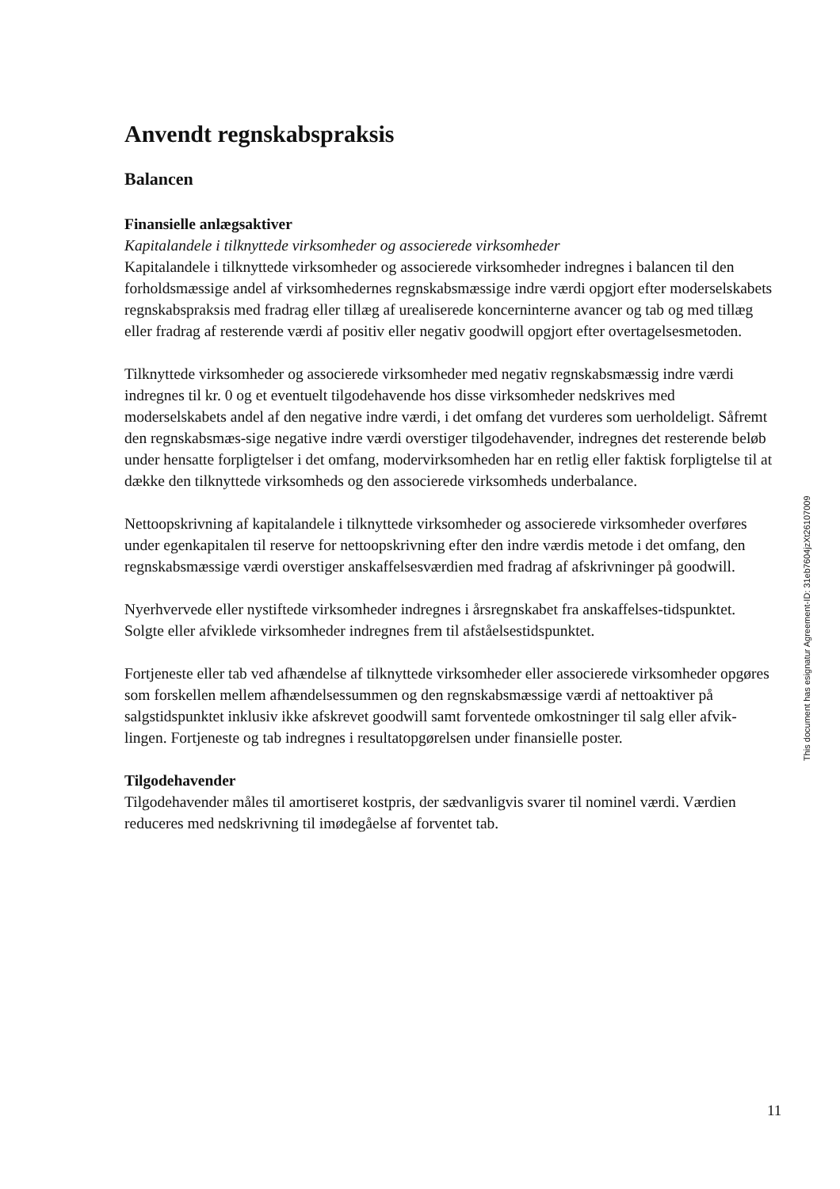Anvendt regnskabspraksis
Balancen
Finansielle anlægsaktiver
Kapitalandele i tilknyttede virksomheder og associerede virksomheder
Kapitalandele i tilknyttede virksomheder og associerede virksomheder indregnes i balancen til den forholdsmæssige andel af virksomhedernes regnskabsmæssige indre værdi opgjort efter moderselskabets regnskabspraksis med fradrag eller tillæg af urealiserede koncerninterne avancer og tab og med tillæg eller fradrag af resterende værdi af positiv eller negativ goodwill opgjort efter overtagelsesmetoden.
Tilknyttede virksomheder og associerede virksomheder med negativ regnskabsmæssig indre værdi indregnes til kr. 0 og et eventuelt tilgodehavende hos disse virksomheder nedskrives med moderselskabets andel af den negative indre værdi, i det omfang det vurderes som uerholdeligt. Såfremt den regnskabsmæs-sige negative indre værdi overstiger tilgodehavender, indregnes det resterende beløb under hensatte forpligtelser i det omfang, modervirksomheden har en retlig eller faktisk forpligtelse til at dække den tilknyttede virksomheds og den associerede virksomheds underbalance.
Nettoopskrivning af kapitalandele i tilknyttede virksomheder og associerede virksomheder overføres under egenkapitalen til reserve for nettoopskrivning efter den indre værdis metode i det omfang, den regnskabsmæssige værdi overstiger anskaffelsesværdien med fradrag af afskrivninger på goodwill.
Nyerhvervede eller nystiftede virksomheder indregnes i årsregnskabet fra anskaffelses-tidspunktet. Solgte eller afviklede virksomheder indregnes frem til afståelsestidspunktet.
Fortjeneste eller tab ved afhændelse af tilknyttede virksomheder eller associerede virksomheder opgøres som forskellen mellem afhændelsessummen og den regnskabsmæssige værdi af nettoaktiver på salgstidspunktet inklusiv ikke afskrevet goodwill samt forventede omkostninger til salg eller afvik-lingen. Fortjeneste og tab indregnes i resultatopgørelsen under finansielle poster.
Tilgodehavender
Tilgodehavender måles til amortiseret kostpris, der sædvanligvis svarer til nominel værdi. Værdien reduceres med nedskrivning til imødegåelse af forventet tab.
This document has esignatur Agreement-ID: 31eb7604jzXt26107009
11